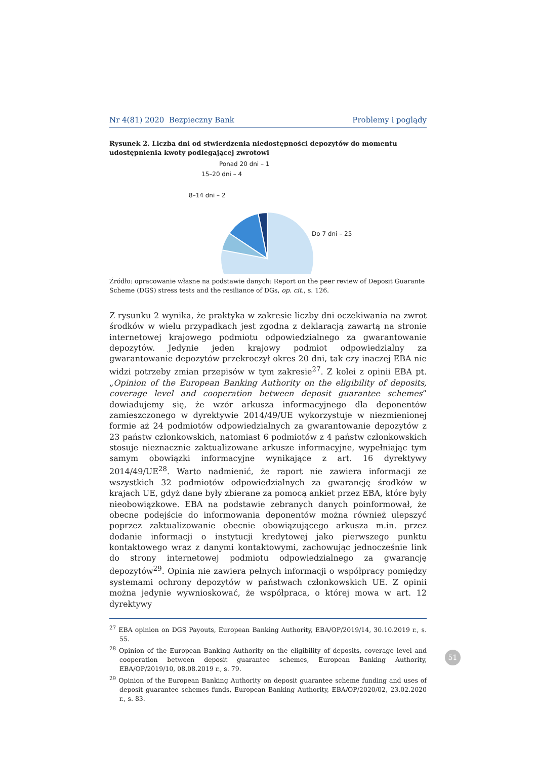Nr 4(81) 2020 Bezpieczny Bank Problemy i poglądy
Rysunek 2. Liczba dni od stwierdzenia niedostępności depozytów do momentu udostępnienia kwoty podlegającej zwrotowi
Ponad 20 dni – 1
15–20 dni – 4
8–14 dni – 2
Do 7 dni – 25
Źródło: opracowanie własne na podstawie danych: Report on the peer review of Deposit Guarante Scheme (DGS) stress tests and the resiliance of DGs, op. cit., s. 126.
Z rysunku 2 wynika, że praktyka w zakresie liczby dni oczekiwania na zwrot środków w wielu przypadkach jest zgodna z deklaracją zawartą na stronie internetowej krajowego podmiotu odpowiedzialnego za gwarantowanie depozytów. Jedynie jeden krajowy podmiot odpowiedzialny za gwarantowanie depozytów przekroczył okres 20 dni, tak czy inaczej EBA nie widzi potrzeby zmian przepisów w tym zakresie<sup>27</sup>. Z kolei z opinii EBA pt. „Opinion of the European Banking Authority on the eligibility of deposits, coverage level and cooperation between deposit guarantee schemes” dowiadujemy się, że wzór arkusza informacyjnego dla deponentów zamieszczonego w dyrektywie 2014/49/UE wykorzystuje w niezmienionej formie aż 24 podmiotów odpowiedzialnych za gwarantowanie depozytów z 23 państw członkowskich, natomiast 6 podmiotów z 4 państw członkowskich stosuje nieznacznie zaktualizowane arkusze informacyjne, wypełniając tym samym obowiązki informacyjne wynikające z art. 16 dyrektywy 2014/49/UE<sup>28</sup>. Warto nadmienić, że raport nie zawiera informacji ze wszystkich 32 podmiotów odpowiedzialnych za gwarancję środków w krajach UE, gdyż dane były zbierane za pomocą ankiet przez EBA, które były nieobowiązkowe. EBA na podstawie zebranych danych poinformował, że obecne podejście do informowania deponentów można również ulepszyć poprzez zaktualizowanie obecnie obowiązującego arkusza m.in. przez dodanie informacji o instytucji kredytowej jako pierwszego punktu kontaktowego wraz z danymi kontaktowymi, zachowując jednocześnie link do strony internetowej podmiotu odpowiedzialnego za gwarancję depozytów<sup>29</sup>. Opinia nie zawiera pełnych informacji o współpracy pomiędzy systemami ochrony depozytów w państwach członkowskich UE. Z opinii można jedynie wywnioskować, że współpraca, o której mowa w art. 12 dyrektywy
<sup>27</sup> EBA opinion on DGS Payouts, European Banking Authority, EBA/OP/2019/14, 30.10.2019 r., s. 55.
<sup>28</sup> Opinion of the European Banking Authority on the eligibility of deposits, coverage level and cooperation between deposit guarantee schemes, European Banking Authority, EBA/OP/2019/10, 08.08.2019 r., s. 79.
<sup>29</sup> Opinion of the European Banking Authority on deposit guarantee scheme funding and uses of deposit guarantee schemes funds, European Banking Authority, EBA/OP/2020/02, 23.02.2020 r., s. 83.
51